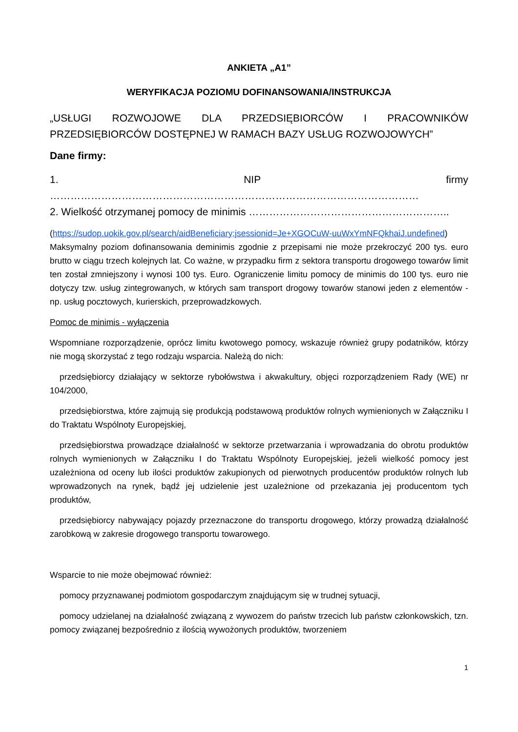ANKIETA „A1”
WERYFIKACJA POZIOMU DOFINANSOWANIA/INSTRUKCJA
„USŁUGI ROZWOJOWE DLA PRZEDSIĘBIORCÓW I PRACOWNIKÓW PRZEDSIĘBIORCÓW DOSTĘPNEJ W RAMACH BAZY USŁUG ROZWOJOWYCH”
Dane firmy:
1. NIP firmy ………………………………………………………………………………………………
2. Wielkość otrzymanej pomocy de minimis …………………………………………………..
(https://sudop.uokik.gov.pl/search/aidBeneficiary;jsessionid=Je+XGOCuW-uuWxYmNFQkhaiJ.undefined)
Maksymalny poziom dofinansowania deminimis zgodnie z przepisami nie może przekroczyć 200 tys. euro brutto w ciągu trzech kolejnych lat. Co ważne, w przypadku firm z sektora transportu drogowego towarów limit ten został zmniejszony i wynosi 100 tys. Euro. Ograniczenie limitu pomocy de minimis do 100 tys. euro nie dotyczy tzw. usług zintegrowanych, w których sam transport drogowy towarów stanowi jeden z elementów - np. usług pocztowych, kurierskich, przeprowadzkowych.
Pomoc de minimis - wyłączenia
Wspomniane rozporządzenie, oprócz limitu kwotowego pomocy, wskazuje również grupy podatników, którzy nie mogą skorzystać z tego rodzaju wsparcia. Należą do nich:
przedsiębiorcy działający w sektorze rybołówstwa i akwakultury, objęci rozporządzeniem Rady (WE) nr 104/2000,
przedsiębiorstwa, które zajmują się produkcją podstawową produktów rolnych wymienionych w Załączniku I do Traktatu Wspólnoty Europejskiej,
przedsiębiorstwa prowadzące działalność w sektorze przetwarzania i wprowadzania do obrotu produktów rolnych wymienionych w Załączniku I do Traktatu Wspólnoty Europejskiej, jeżeli wielkość pomocy jest uzależniona od oceny lub ilości produktów zakupionych od pierwotnych producentów produktów rolnych lub wprowadzonych na rynek, bądź jej udzielenie jest uzależnione od przekazania jej producentom tych produktów,
przedsiębiorcy nabywający pojazdy przeznaczone do transportu drogowego, którzy prowadzą działalność zarobkową w zakresie drogowego transportu towarowego.
Wsparcie to nie może obejmować również:
pomocy przyznawanej podmiotom gospodarczym znajdującym się w trudnej sytuacji,
pomocy udzielanej na działalność związaną z wywozem do państw trzecich lub państw członkowskich, tzn. pomocy związanej bezpośrednio z ilością wywożonych produktów, tworzeniem
1